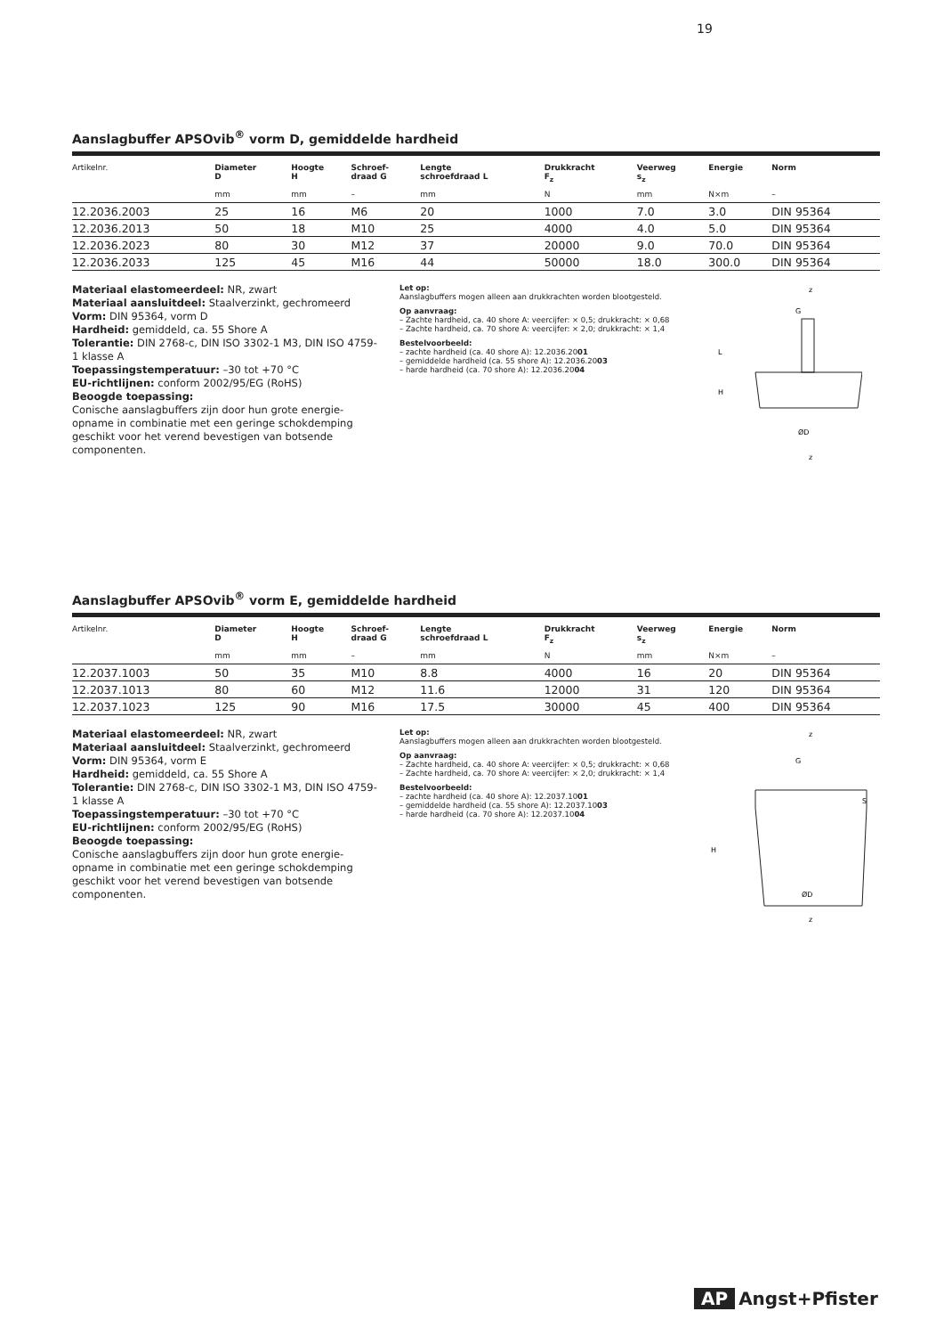19
Aanslagbuffer APSOvib<sup>®</sup> vorm D, gemiddelde hardheid
| Artikelnr. | Diameter D | Hoogte H | Schroef- draad G | Lengte schroefdraad L | Drukkracht F<sub>z</sub> | Veerweg s<sub>z</sub> | Energie | Norm |
| --- | --- | --- | --- | --- | --- | --- | --- | --- |
| | mm | mm | – | mm | N | mm | N×m | – |
| 12.2036.2003 | 25 | 16 | M6 | 20 | 1000 | 7.0 | 3.0 | DIN 95364 |
| 12.2036.2013 | 50 | 18 | M10 | 25 | 4000 | 4.0 | 5.0 | DIN 95364 |
| 12.2036.2023 | 80 | 30 | M12 | 37 | 20000 | 9.0 | 70.0 | DIN 95364 |
| 12.2036.2033 | 125 | 45 | M16 | 44 | 50000 | 18.0 | 300.0 | DIN 95364 |
Materiaal elastomeerdeel: NR, zwart
Materiaal aansluitdeel: Staalverzinkt, gechromeerd
Vorm: DIN 95364, vorm D
Hardheid: gemiddeld, ca. 55 Shore A
Tolerantie: DIN 2768-c, DIN ISO 3302-1 M3, DIN ISO 4759-1 klasse A
Toepassingstemperatuur: –30 tot +70 °C
EU-richtlijnen: conform 2002/95/EG (RoHS)
Beoogde toepassing:
Conische aanslagbuffers zijn door hun grote energie-opname in combinatie met een geringe schokdemping geschikt voor het verend bevestigen van botsende componenten.
Let op:
Aanslagbuffers mogen alleen aan drukkrachten worden blootgesteld.
Op aanvraag:
– Zachte hardheid, ca. 40 shore A: veercijfer: × 0,5; drukkracht: × 0,68
– Zachte hardheid, ca. 70 shore A: veercijfer: × 2,0; drukkracht: × 1,4
Bestelvoorbeeld:
– zachte hardheid (ca. 40 shore A): 12.2036.2001
– gemiddelde hardheid (ca. 55 shore A): 12.2036.2003
– harde hardheid (ca. 70 shore A): 12.2036.2004
z
G
L
H
ØD
z
Aanslagbuffer APSOvib<sup>®</sup> vorm E, gemiddelde hardheid
| Artikelnr. | Diameter D | Hoogte H | Schroef- draad G | Lengte schroefdraad L | Drukkracht F<sub>z</sub> | Veerweg s<sub>z</sub> | Energie | Norm |
| --- | --- | --- | --- | --- | --- | --- | --- | --- |
| | mm | mm | – | mm | N | mm | N×m | – |
| 12.2037.1003 | 50 | 35 | M10 | 8.8 | 4000 | 16 | 20 | DIN 95364 |
| 12.2037.1013 | 80 | 60 | M12 | 11.6 | 12000 | 31 | 120 | DIN 95364 |
| 12.2037.1023 | 125 | 90 | M16 | 17.5 | 30000 | 45 | 400 | DIN 95364 |
Materiaal elastomeerdeel: NR, zwart
Materiaal aansluitdeel: Staalverzinkt, gechromeerd
Vorm: DIN 95364, vorm E
Hardheid: gemiddeld, ca. 55 Shore A
Tolerantie: DIN 2768-c, DIN ISO 3302-1 M3, DIN ISO 4759-1 klasse A
Toepassingstemperatuur: –30 tot +70 °C
EU-richtlijnen: conform 2002/95/EG (RoHS)
Beoogde toepassing:
Conische aanslagbuffers zijn door hun grote energie-opname in combinatie met een geringe schokdemping geschikt voor het verend bevestigen van botsende componenten.
Let op:
Aanslagbuffers mogen alleen aan drukkrachten worden blootgesteld.
Op aanvraag:
– Zachte hardheid, ca. 40 shore A: veercijfer: × 0,5; drukkracht: × 0,68
– Zachte hardheid, ca. 70 shore A: veercijfer: × 2,0; drukkracht: × 1,4
Bestelvoorbeeld:
– zachte hardheid (ca. 40 shore A): 12.2037.1001
– gemiddelde hardheid (ca. 55 shore A): 12.2037.1003
– harde hardheid (ca. 70 shore A): 12.2037.1004
z
G
S
H
ØD
z
AP Angst+Pfister